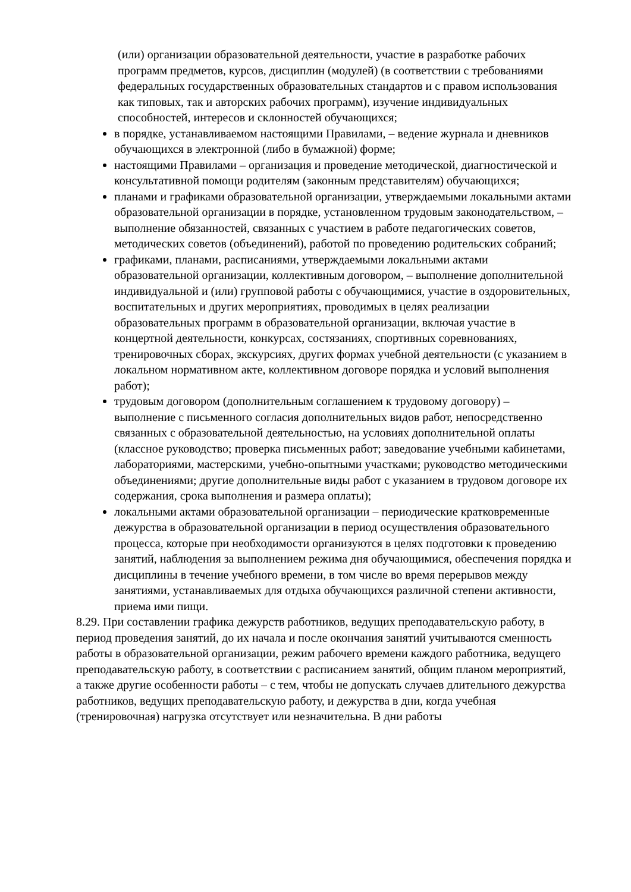(или) организации образовательной деятельности, участие в разработке рабочих программ предметов, курсов, дисциплин (модулей) (в соответствии с требованиями федеральных государственных образовательных стандартов и с правом использования как типовых, так и авторских рабочих программ), изучение индивидуальных способностей, интересов и склонностей обучающихся;
в порядке, устанавливаемом настоящими Правилами, – ведение журнала и дневников обучающихся в электронной (либо в бумажной) форме;
настоящими Правилами – организация и проведение методической, диагностической и консультативной помощи родителям (законным представителям) обучающихся;
планами и графиками образовательной организации, утверждаемыми локальными актами образовательной организации в порядке, установленном трудовым законодательством, – выполнение обязанностей, связанных с участием в работе педагогических советов, методических советов (объединений), работой по проведению родительских собраний;
графиками, планами, расписаниями, утверждаемыми локальными актами образовательной организации, коллективным договором, – выполнение дополнительной индивидуальной и (или) групповой работы с обучающимися, участие в оздоровительных, воспитательных и других мероприятиях, проводимых в целях реализации образовательных программ в образовательной организации, включая участие в концертной деятельности, конкурсах, состязаниях, спортивных соревнованиях, тренировочных сборах, экскурсиях, других формах учебной деятельности (с указанием в локальном нормативном акте, коллективном договоре порядка и условий выполнения работ);
трудовым договором (дополнительным соглашением к трудовому договору) – выполнение с письменного согласия дополнительных видов работ, непосредственно связанных с образовательной деятельностью, на условиях дополнительной оплаты (классное руководство; проверка письменных работ; заведование учебными кабинетами, лабораториями, мастерскими, учебно-опытными участками; руководство методическими объединениями; другие дополнительные виды работ с указанием в трудовом договоре их содержания, срока выполнения и размера оплаты);
локальными актами образовательной организации – периодические кратковременные дежурства в образовательной организации в период осуществления образовательного процесса, которые при необходимости организуются в целях подготовки к проведению занятий, наблюдения за выполнением режима дня обучающимися, обеспечения порядка и дисциплины в течение учебного времени, в том числе во время перерывов между занятиями, устанавливаемых для отдыха обучающихся различной степени активности, приема ими пищи.
8.29. При составлении графика дежурств работников, ведущих преподавательскую работу, в период проведения занятий, до их начала и после окончания занятий учитываются сменность работы в образовательной организации, режим рабочего времени каждого работника, ведущего преподавательскую работу, в соответствии с расписанием занятий, общим планом мероприятий, а также другие особенности работы – с тем, чтобы не допускать случаев длительного дежурства работников, ведущих преподавательскую работу, и дежурства в дни, когда учебная (тренировочная) нагрузка отсутствует или незначительна. В дни работы